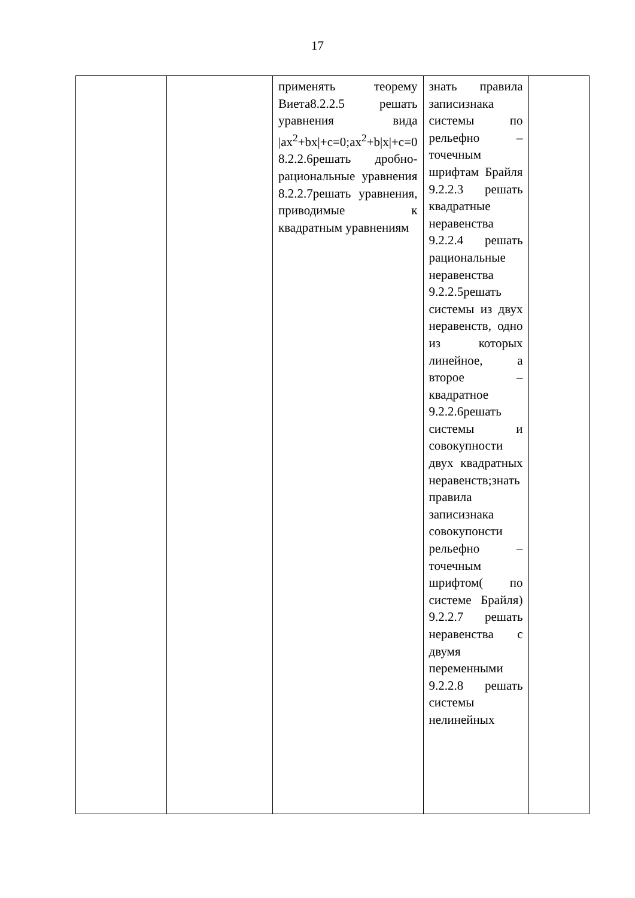17
| | | применять теорему Виета8.2.2.5 решать уравнения вида /ax<sup>2</sup>+bx/+c=0;ax<sup>2</sup>+b/x/+c=0 8.2.2.6решать дробно-рациональные уравнения 8.2.2.7решать уравнения, приводимые к квадратным уравнениям | знать правила записизнака системы по рельефно – точечным шрифтам Брайля 9.2.2.3 решать квадратные неравенства 9.2.2.4 решать рациональные неравенства 9.2.2.5решать системы из двух неравенств, одно из которых линейное, а второе – квадратное 9.2.2.6решать системы и совокупности двух квадратных неравенств;знать правила записизнака совокупонсти рельефно – точечным шрифтом( по системе Брайля) 9.2.2.7 решать неравенства с двумя переменными 9.2.2.8 решать системы нелинейных | |